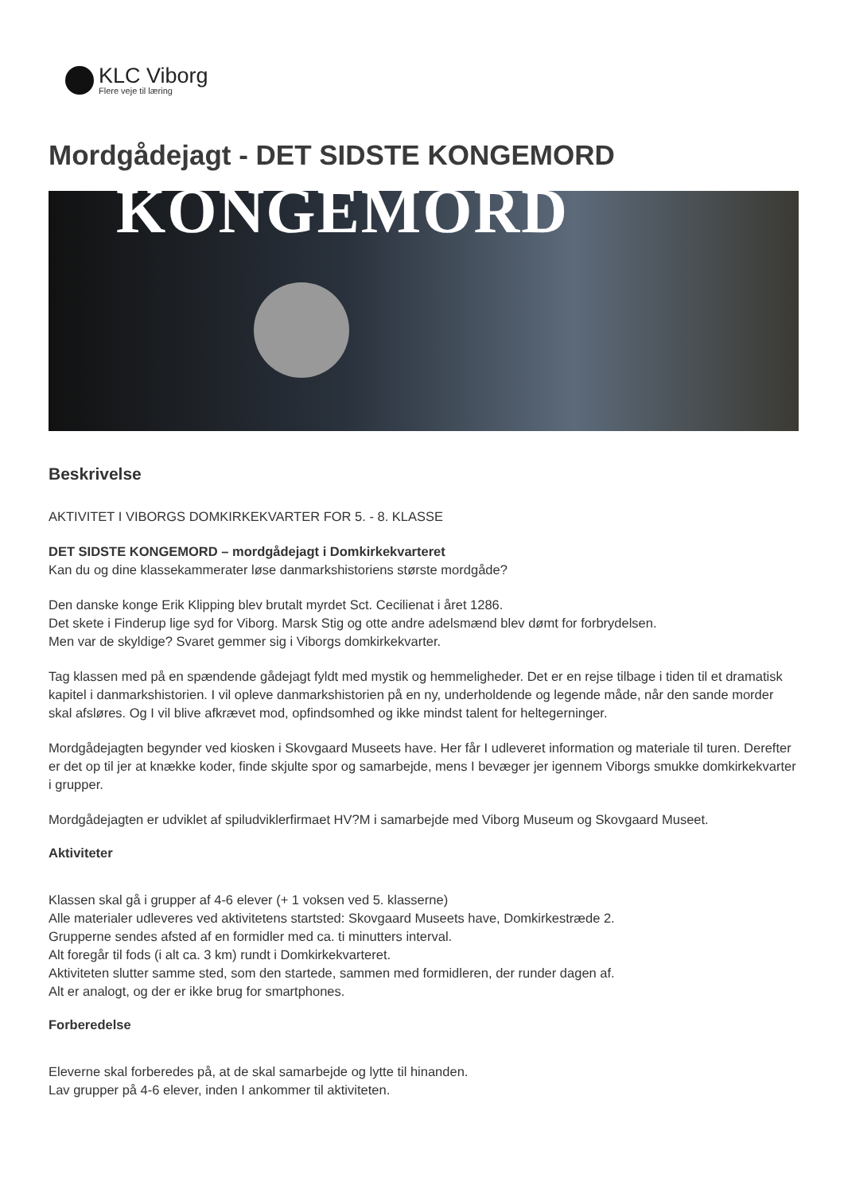KLC Viborg
Flere veje til læring
Mordgådejagt - DET SIDSTE KONGEMORD
KONGEMORD
Beskrivelse
AKTIVITET I VIBORGS DOMKIRKEKVARTER FOR 5. - 8. KLASSE
DET SIDSTE KONGEMORD – mordgådejagt i Domkirkekvarteret
Kan du og dine klassekammerater løse danmarkshistoriens største mordgåde?
Den danske konge Erik Klipping blev brutalt myrdet Sct. Cecilienat i året 1286.
Det skete i Finderup lige syd for Viborg. Marsk Stig og otte andre adelsmænd blev dømt for forbrydelsen.
Men var de skyldige? Svaret gemmer sig i Viborgs domkirkekvarter.
Tag klassen med på en spændende gådejagt fyldt med mystik og hemmeligheder. Det er en rejse tilbage i tiden til et dramatisk kapitel i danmarkshistorien. I vil opleve danmarkshistorien på en ny, underholdende og legende måde, når den sande morder skal afsløres. Og I vil blive afkrævet mod, opfindsomhed og ikke mindst talent for heltegerninger.
Mordgådejagten begynder ved kiosken i Skovgaard Museets have. Her får I udleveret information og materiale til turen. Derefter er det op til jer at knække koder, finde skjulte spor og samarbejde, mens I bevæger jer igennem Viborgs smukke domkirkekvarter i grupper.
Mordgådejagten er udviklet af spiludviklerfirmaet HV?M i samarbejde med Viborg Museum og Skovgaard Museet.
Aktiviteter
Klassen skal gå i grupper af 4-6 elever (+ 1 voksen ved 5. klasserne)
Alle materialer udleveres ved aktivitetens startsted: Skovgaard Museets have, Domkirkestræde 2.
Grupperne sendes afsted af en formidler med ca. ti minutters interval.
Alt foregår til fods (i alt ca. 3 km) rundt i Domkirkekvarteret.
Aktiviteten slutter samme sted, som den startede, sammen med formidleren, der runder dagen af.
Alt er analogt, og der er ikke brug for smartphones.
Forberedelse
Eleverne skal forberedes på, at de skal samarbejde og lytte til hinanden.
Lav grupper på 4-6 elever, inden I ankommer til aktiviteten.